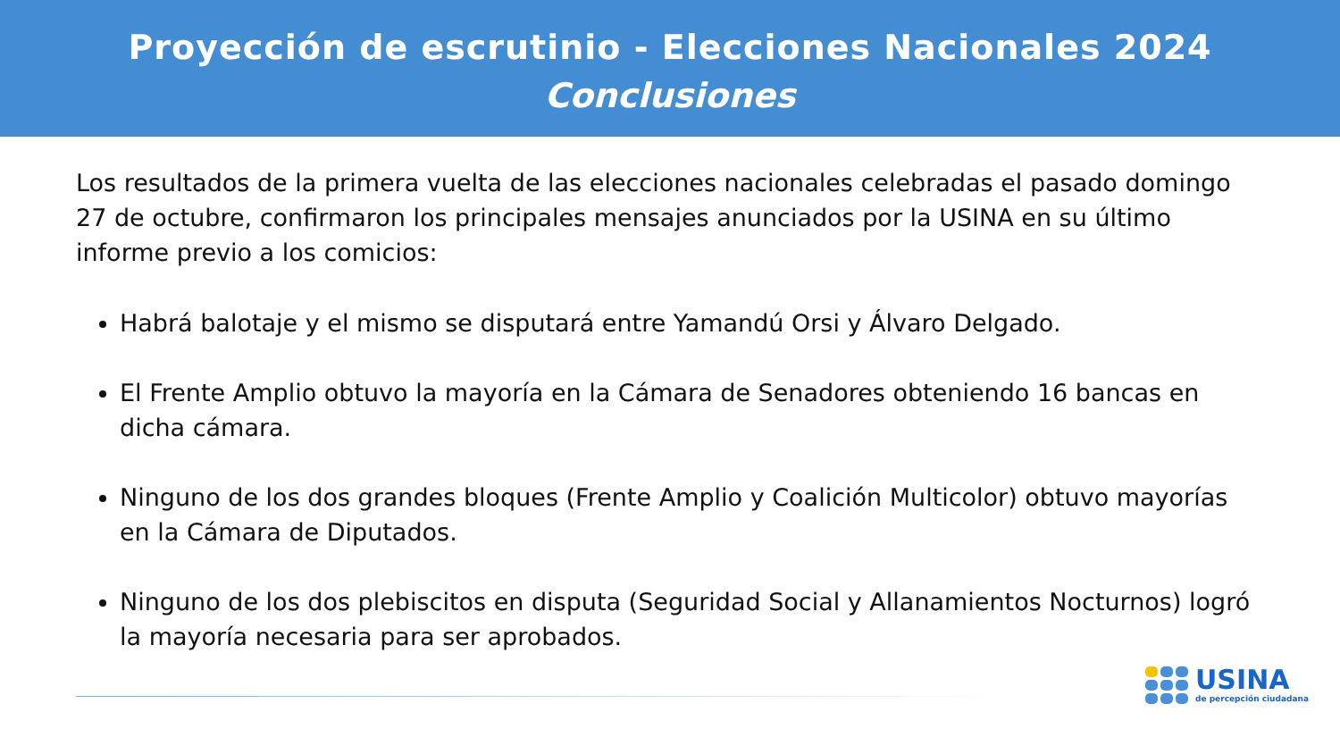Proyección de escrutinio - Elecciones Nacionales 2024
Conclusiones
Los resultados de la primera vuelta de las elecciones nacionales celebradas el pasado domingo 27 de octubre, confirmaron los principales mensajes anunciados por la USINA en su último informe previo a los comicios:
Habrá balotaje y el mismo se disputará entre Yamandú Orsi y Álvaro Delgado.
El Frente Amplio obtuvo la mayoría en la Cámara de Senadores obteniendo 16 bancas en dicha cámara.
Ninguno de los dos grandes bloques (Frente Amplio y Coalición Multicolor) obtuvo mayorías en la Cámara de Diputados.
Ninguno de los dos plebiscitos en disputa (Seguridad Social y Allanamientos Nocturnos) logró la mayoría necesaria para ser aprobados.
USINA
de percepción ciudadana